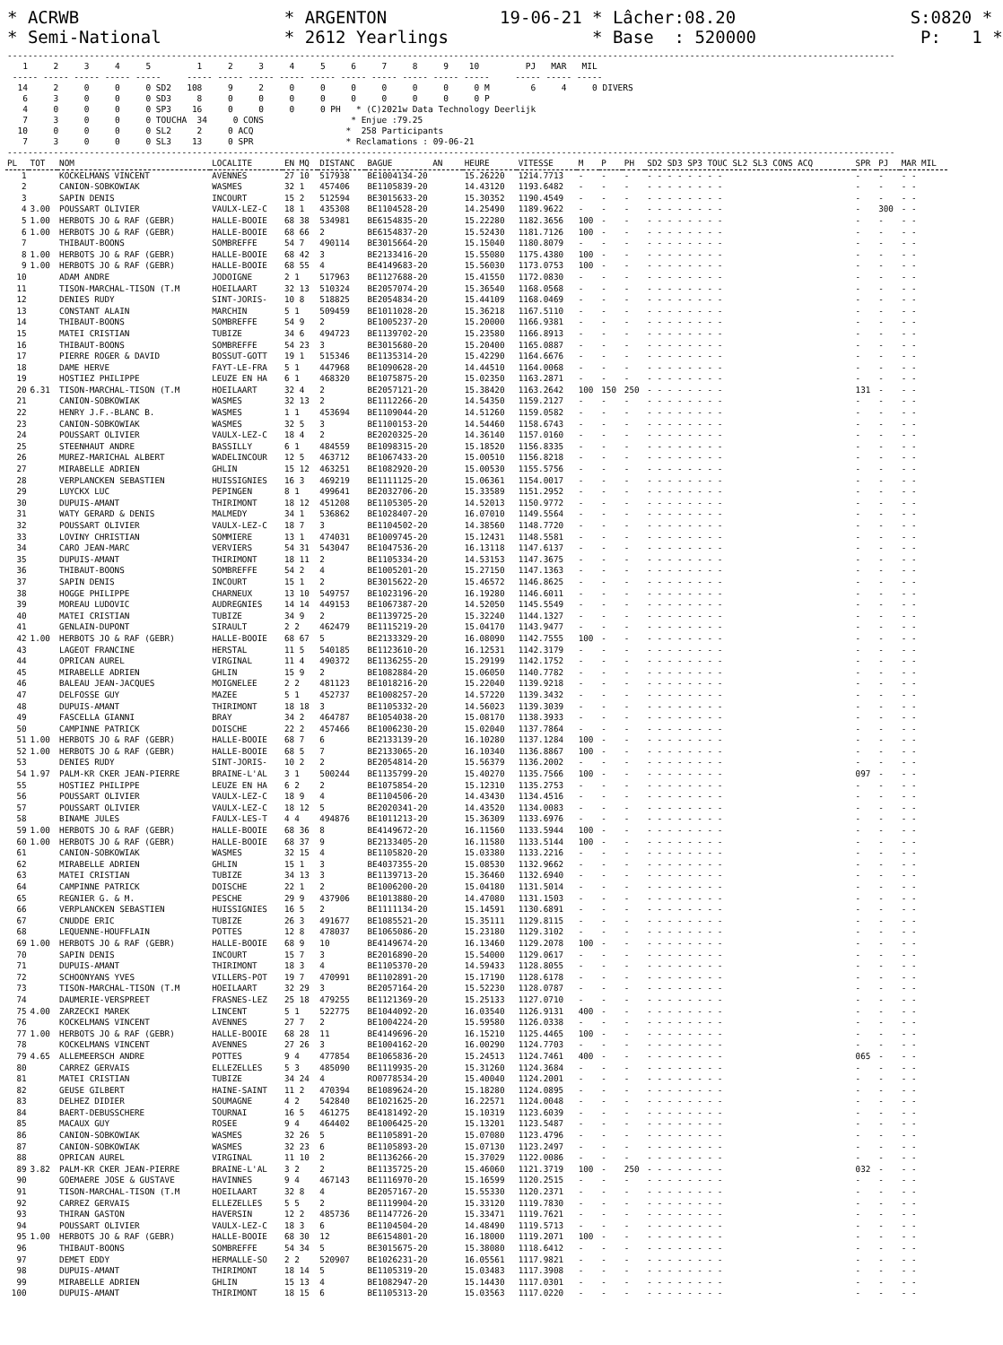* ACRWB * ARGENTON 19-06-21 * Lâcher:08.20 S:0820 * * Semi-National * 2612 Yearlings * Base : 520000 P: 1 *
-----------------------------------------------------------------------------------------------------------------------------------------------------------------------------
   1     2     3     4     5         1     2     3     4     5     6     7     8     9    10         PJ   MAR   MIL
 ----- ----- ----- ----- -----     ----- ----- ----- ----- ----- ----- ----- ----- ----- -----     ----- ----- -----
  14     2     0     0     0 SD2   108     9     2     0     0     0     0     0     0     0 M        6     4     0 DIVERS
   6     3     0     0     0 SD3     8     0     0     0     0     0     0     0     0     0 P
   4     0     0     0     0 SP3    16     0     0     0     0 PH   * (C)2021w Data Technology Deerlijk
   7     3     0     0     0 TOUCHA  34     0 CONS                 * Enjue :79.25
  10     0     0     0     0 SL2     2     0 ACQ                  *  258 Participants
   7     3     0     0     0 SL3    13     0 SPR                  * Reclamations : 09-06-21
-----------------------------------------------------------------------------------------------------------------------------------------------------------------------------
| PL | TOT | NOM | LOCALITE | EN MQ | DISTANC | BAGUE AN | HEURE | VITESSE | M | P | PH | SD2 SD3 SP3 TOUC SL2 SL3 CONS ACQ | SPR | PJ | MAR MIL |
| --- | --- | --- | --- | --- | --- | --- | --- | --- | --- | --- | --- | --- | --- | --- | --- |
| 1 | | KOCKELMANS VINCENT | AVENNES | 27 10 | 517938 | BE1004134-20 | 15.26220 | 1214.7713 | - | - | - | - - - - - - - - | - | - | - - |
| 2 | | CANION-SOBKOWIAK | WASMES | 32 1 | 457406 | BE1105839-20 | 14.43120 | 1193.6482 | - | - | - | - - - - - - - - | - | - | - - |
| 3 | | SAPIN DENIS | INCOURT | 15 2 | 512594 | BE3015633-20 | 15.30352 | 1190.4549 | - | - | - | - - - - - - - - | - | - | - - |
| 4 | 3.00 | POUSSART OLIVIER | VAULX-LEZ-C | 18 1 | 435308 | BE1104528-20 | 14.25490 | 1189.9622 | - | - | - | - - - - - - - - | - | 300 | - - |
| 5 | 1.00 | HERBOTS JO & RAF (GEBR) | HALLE-BOOIE | 68 38 | 534981 | BE6154835-20 | 15.22280 | 1182.3656 | 100 | - | - | - - - - - - - - | - | - | - - |
| 6 | 1.00 | HERBOTS JO & RAF (GEBR) | HALLE-BOOIE | 68 66 | 2 | BE6154837-20 | 15.52430 | 1181.7126 | 100 | - | - | - - - - - - - - | - | - | - - |
| 7 | | THIBAUT-BOONS | SOMBREFFE | 54 7 | 490114 | BE3015664-20 | 15.15040 | 1180.8079 | - | - | - | - - - - - - - - | - | - | - - |
| 8 | 1.00 | HERBOTS JO & RAF (GEBR) | HALLE-BOOIE | 68 42 | 3 | BE2133416-20 | 15.55080 | 1175.4380 | 100 | - | - | - - - - - - - - | - | - | - - |
| 9 | 1.00 | HERBOTS JO & RAF (GEBR) | HALLE-BOOIE | 68 55 | 4 | BE4149683-20 | 15.56030 | 1173.0753 | 100 | - | - | - - - - - - - - | - | - | - - |
| 10 | | ADAM ANDRE | JODOIGNE | 2 1 | 517963 | BE1127688-20 | 15.41550 | 1172.0830 | - | - | - | - - - - - - - - | - | - | - - |
| 11 | | TISON-MARCHAL-TISON (T.M | HOEILAART | 32 13 | 510324 | BE2057074-20 | 15.36540 | 1168.0568 | - | - | - | - - - - - - - - | - | - | - - |
| 12 | | DENIES RUDY | SINT-JORIS- | 10 8 | 518825 | BE2054834-20 | 15.44109 | 1168.0469 | - | - | - | - - - - - - - - | - | - | - - |
| 13 | | CONSTANT ALAIN | MARCHIN | 5 1 | 509459 | BE1011028-20 | 15.36218 | 1167.5110 | - | - | - | - - - - - - - - | - | - | - - |
| 14 | | THIBAUT-BOONS | SOMBREFFE | 54 9 | 2 | BE1005237-20 | 15.20000 | 1166.9381 | - | - | - | - - - - - - - - | - | - | - - |
| 15 | | MATEI CRISTIAN | TUBIZE | 34 6 | 494723 | BE1139702-20 | 15.23580 | 1166.8913 | - | - | - | - - - - - - - - | - | - | - - |
| 16 | | THIBAUT-BOONS | SOMBREFFE | 54 23 | 3 | BE3015680-20 | 15.20400 | 1165.0887 | - | - | - | - - - - - - - - | - | - | - - |
| 17 | | PIERRE ROGER & DAVID | BOSSUT-GOTT | 19 1 | 515346 | BE1135314-20 | 15.42290 | 1164.6676 | - | - | - | - - - - - - - - | - | - | - - |
| 18 | | DAME HERVE | FAYT-LE-FRA | 5 1 | 447968 | BE1090628-20 | 14.44510 | 1164.0068 | - | - | - | - - - - - - - - | - | - | - - |
| 19 | | HOSTIEZ PHILIPPE | LEUZE EN HA | 6 1 | 468320 | BE1075875-20 | 15.02350 | 1163.2871 | - | - | - | - - - - - - - - | - | - | - - |
| 20 | 6.31 | TISON-MARCHAL-TISON (T.M | HOEILAART | 32 4 | 2 | BE2057121-20 | 15.38420 | 1163.2642 | 100 | 150 | 250 | - - - - - - - - | 131 | - | - - |
| 21 | | CANION-SOBKOWIAK | WASMES | 32 13 | 2 | BE1112266-20 | 14.54350 | 1159.2127 | - | - | - | - - - - - - - - | - | - | - - |
| 22 | | HENRY J.F.-BLANC B. | WASMES | 1 1 | 453694 | BE1109044-20 | 14.51260 | 1159.0582 | - | - | - | - - - - - - - - | - | - | - - |
| 23 | | CANION-SOBKOWIAK | WASMES | 32 5 | 3 | BE1100153-20 | 14.54460 | 1158.6743 | - | - | - | - - - - - - - - | - | - | - - |
| 24 | | POUSSART OLIVIER | VAULX-LEZ-C | 18 4 | 2 | BE2020325-20 | 14.36140 | 1157.0160 | - | - | - | - - - - - - - - | - | - | - - |
| 25 | | STEENHAUT ANDRE | BASSILLY | 6 1 | 484559 | BE1098315-20 | 15.18520 | 1156.8335 | - | - | - | - - - - - - - - | - | - | - - |
| 26 | | MUREZ-MARICHAL ALBERT | WADELINCOUR | 12 5 | 463712 | BE1067433-20 | 15.00510 | 1156.8218 | - | - | - | - - - - - - - - | - | - | - - |
| 27 | | MIRABELLE ADRIEN | GHLIN | 15 12 | 463251 | BE1082920-20 | 15.00530 | 1155.5756 | - | - | - | - - - - - - - - | - | - | - - |
| 28 | | VERPLANCKEN SEBASTIEN | HUISSIGNIES | 16 3 | 469219 | BE1111125-20 | 15.06361 | 1154.0017 | - | - | - | - - - - - - - - | - | - | - - |
| 29 | | LUYCKX LUC | PEPINGEN | 8 1 | 499641 | BE2032706-20 | 15.33589 | 1151.2952 | - | - | - | - - - - - - - - | - | - | - - |
| 30 | | DUPUIS-AMANT | THIRIMONT | 18 12 | 451208 | BE1105305-20 | 14.52013 | 1150.9772 | - | - | - | - - - - - - - - | - | - | - - |
| 31 | | WATY GERARD & DENIS | MALMEDY | 34 1 | 536862 | BE1028407-20 | 16.07010 | 1149.5564 | - | - | - | - - - - - - - - | - | - | - - |
| 32 | | POUSSART OLIVIER | VAULX-LEZ-C | 18 7 | 3 | BE1104502-20 | 14.38560 | 1148.7720 | - | - | - | - - - - - - - - | - | - | - - |
| 33 | | LOVINY CHRISTIAN | SOMMIERE | 13 1 | 474031 | BE1009745-20 | 15.12431 | 1148.5581 | - | - | - | - - - - - - - - | - | - | - - |
| 34 | | CARO JEAN-MARC | VERVIERS | 54 31 | 543047 | BE1047536-20 | 16.13118 | 1147.6137 | - | - | - | - - - - - - - - | - | - | - - |
| 35 | | DUPUIS-AMANT | THIRIMONT | 18 11 | 2 | BE1105334-20 | 14.53153 | 1147.3675 | - | - | - | - - - - - - - - | - | - | - - |
| 36 | | THIBAUT-BOONS | SOMBREFFE | 54 2 | 4 | BE1005201-20 | 15.27150 | 1147.1363 | - | - | - | - - - - - - - - | - | - | - - |
| 37 | | SAPIN DENIS | INCOURT | 15 1 | 2 | BE3015622-20 | 15.46572 | 1146.8625 | - | - | - | - - - - - - - - | - | - | - - |
| 38 | | HOGGE PHILIPPE | CHARNEUX | 13 10 | 549757 | BE1023196-20 | 16.19280 | 1146.6011 | - | - | - | - - - - - - - - | - | - | - - |
| 39 | | MOREAU LUDOVIC | AUDREGNIES | 14 14 | 449153 | BE1067387-20 | 14.52050 | 1145.5549 | - | - | - | - - - - - - - - | - | - | - - |
| 40 | | MATEI CRISTIAN | TUBIZE | 34 9 | 2 | BE1139725-20 | 15.32240 | 1144.1327 | - | - | - | - - - - - - - - | - | - | - - |
| 41 | | GENLAIN-DUPONT | SIRAULT | 2 2 | 462479 | BE1115219-20 | 15.04170 | 1143.9477 | - | - | - | - - - - - - - - | - | - | - - |
| 42 | 1.00 | HERBOTS JO & RAF (GEBR) | HALLE-BOOIE | 68 67 | 5 | BE2133329-20 | 16.08090 | 1142.7555 | 100 | - | - | - - - - - - - - | - | - | - - |
| 43 | | LAGEOT FRANCINE | HERSTAL | 11 5 | 540185 | BE1123610-20 | 16.12531 | 1142.3179 | - | - | - | - - - - - - - - | - | - | - - |
| 44 | | OPRICAN AUREL | VIRGINAL | 11 4 | 490372 | BE1136255-20 | 15.29199 | 1142.1752 | - | - | - | - - - - - - - - | - | - | - - |
| 45 | | MIRABELLE ADRIEN | GHLIN | 15 9 | 2 | BE1082884-20 | 15.06050 | 1140.7782 | - | - | - | - - - - - - - - | - | - | - - |
| 46 | | BALEAU JEAN-JACQUES | MOIGNELEE | 2 2 | 481123 | BE1018216-20 | 15.22040 | 1139.9218 | - | - | - | - - - - - - - - | - | - | - - |
| 47 | | DELFOSSE GUY | MAZEE | 5 1 | 452737 | BE1008257-20 | 14.57220 | 1139.3432 | - | - | - | - - - - - - - - | - | - | - - |
| 48 | | DUPUIS-AMANT | THIRIMONT | 18 18 | 3 | BE1105332-20 | 14.56023 | 1139.3039 | - | - | - | - - - - - - - - | - | - | - - |
| 49 | | FASCELLA GIANNI | BRAY | 34 2 | 464787 | BE1054038-20 | 15.08170 | 1138.3933 | - | - | - | - - - - - - - - | - | - | - - |
| 50 | | CAMPINNE PATRICK | DOISCHE | 22 2 | 457466 | BE1006230-20 | 15.02040 | 1137.7864 | - | - | - | - - - - - - - - | - | - | - - |
| 51 | 1.00 | HERBOTS JO & RAF (GEBR) | HALLE-BOOIE | 68 7 | 6 | BE2133139-20 | 16.10280 | 1137.1284 | 100 | - | - | - - - - - - - - | - | - | - - |
| 52 | 1.00 | HERBOTS JO & RAF (GEBR) | HALLE-BOOIE | 68 5 | 7 | BE2133065-20 | 16.10340 | 1136.8867 | 100 | - | - | - - - - - - - - | - | - | - - |
| 53 | | DENIES RUDY | SINT-JORIS- | 10 2 | 2 | BE2054814-20 | 15.56379 | 1136.2002 | - | - | - | - - - - - - - - | - | - | - - |
| 54 | 1.97 | PALM-KR CKER JEAN-PIERRE | BRAINE-L'AL | 3 1 | 500244 | BE1135799-20 | 15.40270 | 1135.7566 | 100 | - | - | - - - - - - - - | 097 | - | - - |
| 55 | | HOSTIEZ PHILIPPE | LEUZE EN HA | 6 2 | 2 | BE1075854-20 | 15.12310 | 1135.2753 | - | - | - | - - - - - - - - | - | - | - - |
| 56 | | POUSSART OLIVIER | VAULX-LEZ-C | 18 9 | 4 | BE1104506-20 | 14.43430 | 1134.4516 | - | - | - | - - - - - - - - | - | - | - - |
| 57 | | POUSSART OLIVIER | VAULX-LEZ-C | 18 12 | 5 | BE2020341-20 | 14.43520 | 1134.0083 | - | - | - | - - - - - - - - | - | - | - - |
| 58 | | BINAME JULES | FAULX-LES-T | 4 4 | 494876 | BE1011213-20 | 15.36309 | 1133.6976 | - | - | - | - - - - - - - - | - | - | - - |
| 59 | 1.00 | HERBOTS JO & RAF (GEBR) | HALLE-BOOIE | 68 36 | 8 | BE4149672-20 | 16.11560 | 1133.5944 | 100 | - | - | - - - - - - - - | - | - | - - |
| 60 | 1.00 | HERBOTS JO & RAF (GEBR) | HALLE-BOOIE | 68 37 | 9 | BE2133405-20 | 16.11580 | 1133.5144 | 100 | - | - | - - - - - - - - | - | - | - - |
| 61 | | CANION-SOBKOWIAK | WASMES | 32 15 | 4 | BE1105820-20 | 15.03380 | 1133.2216 | - | - | - | - - - - - - - - | - | - | - - |
| 62 | | MIRABELLE ADRIEN | GHLIN | 15 1 | 3 | BE4037355-20 | 15.08530 | 1132.9662 | - | - | - | - - - - - - - - | - | - | - - |
| 63 | | MATEI CRISTIAN | TUBIZE | 34 13 | 3 | BE1139713-20 | 15.36460 | 1132.6940 | - | - | - | - - - - - - - - | - | - | - - |
| 64 | | CAMPINNE PATRICK | DOISCHE | 22 1 | 2 | BE1006200-20 | 15.04180 | 1131.5014 | - | - | - | - - - - - - - - | - | - | - - |
| 65 | | REGNIER G. & M. | PESCHE | 29 9 | 437906 | BE1013880-20 | 14.47080 | 1131.1503 | - | - | - | - - - - - - - - | - | - | - - |
| 66 | | VERPLANCKEN SEBASTIEN | HUISSIGNIES | 16 5 | 2 | BE1111134-20 | 15.14591 | 1130.6891 | - | - | - | - - - - - - - - | - | - | - - |
| 67 | | CNUDDE ERIC | TUBIZE | 26 3 | 491677 | BE1085521-20 | 15.35111 | 1129.8115 | - | - | - | - - - - - - - - | - | - | - - |
| 68 | | LEQUENNE-HOUFFLAIN | POTTES | 12 8 | 478037 | BE1065086-20 | 15.23180 | 1129.3102 | - | - | - | - - - - - - - - | - | - | - - |
| 69 | 1.00 | HERBOTS JO & RAF (GEBR) | HALLE-BOOIE | 68 9 | 10 | BE4149674-20 | 16.13460 | 1129.2078 | 100 | - | - | - - - - - - - - | - | - | - - |
| 70 | | SAPIN DENIS | INCOURT | 15 7 | 3 | BE2016890-20 | 15.54000 | 1129.0617 | - | - | - | - - - - - - - - | - | - | - - |
| 71 | | DUPUIS-AMANT | THIRIMONT | 18 3 | 4 | BE1105370-20 | 14.59433 | 1128.8055 | - | - | - | - - - - - - - - | - | - | - - |
| 72 | | SCHOONYANS YVES | VILLERS-POT | 19 7 | 470991 | BE1102891-20 | 15.17190 | 1128.6178 | - | - | - | - - - - - - - - | - | - | - - |
| 73 | | TISON-MARCHAL-TISON (T.M | HOEILAART | 32 29 | 3 | BE2057164-20 | 15.52230 | 1128.0787 | - | - | - | - - - - - - - - | - | - | - - |
| 74 | | DAUMERIE-VERSPREET | FRASNES-LEZ | 25 18 | 479255 | BE1121369-20 | 15.25133 | 1127.0710 | - | - | - | - - - - - - - - | - | - | - - |
| 75 | 4.00 | ZARZECKI MAREK | LINCENT | 5 1 | 522775 | BE1044092-20 | 16.03540 | 1126.9131 | 400 | - | - | - - - - - - - - | - | - | - - |
| 76 | | KOCKELMANS VINCENT | AVENNES | 27 7 | 2 | BE1004224-20 | 15.59580 | 1126.0338 | - | - | - | - - - - - - - - | - | - | - - |
| 77 | 1.00 | HERBOTS JO & RAF (GEBR) | HALLE-BOOIE | 68 28 | 11 | BE4149696-20 | 16.15210 | 1125.4465 | 100 | - | - | - - - - - - - - | - | - | - - |
| 78 | | KOCKELMANS VINCENT | AVENNES | 27 26 | 3 | BE1004162-20 | 16.00290 | 1124.7703 | - | - | - | - - - - - - - - | - | - | - - |
| 79 | 4.65 | ALLEMEERSCH ANDRE | POTTES | 9 4 | 477854 | BE1065836-20 | 15.24513 | 1124.7461 | 400 | - | - | - - - - - - - - | 065 | - | - - |
| 80 | | CARREZ GERVAIS | ELLEZELLES | 5 3 | 485090 | BE1119935-20 | 15.31260 | 1124.3684 | - | - | - | - - - - - - - - | - | - | - - |
| 81 | | MATEI CRISTIAN | TUBIZE | 34 24 | 4 | RO0778534-20 | 15.40040 | 1124.2001 | - | - | - | - - - - - - - - | - | - | - - |
| 82 | | GEUSE GILBERT | HAINE-SAINT | 11 2 | 470394 | BE1089624-20 | 15.18280 | 1124.0895 | - | - | - | - - - - - - - - | - | - | - - |
| 83 | | DELHEZ DIDIER | SOUMAGNE | 4 2 | 542840 | BE1021625-20 | 16.22571 | 1124.0048 | - | - | - | - - - - - - - - | - | - | - - |
| 84 | | BAERT-DEBUSSCHERE | TOURNAI | 16 5 | 461275 | BE4181492-20 | 15.10319 | 1123.6039 | - | - | - | - - - - - - - - | - | - | - - |
| 85 | | MACAUX GUY | ROSEE | 9 4 | 464402 | BE1006425-20 | 15.13201 | 1123.5487 | - | - | - | - - - - - - - - | - | - | - - |
| 86 | | CANION-SOBKOWIAK | WASMES | 32 26 | 5 | BE1105891-20 | 15.07080 | 1123.4796 | - | - | - | - - - - - - - - | - | - | - - |
| 87 | | CANION-SOBKOWIAK | WASMES | 32 23 | 6 | BE1105893-20 | 15.07130 | 1123.2497 | - | - | - | - - - - - - - - | - | - | - - |
| 88 | | OPRICAN AUREL | VIRGINAL | 11 10 | 2 | BE1136266-20 | 15.37029 | 1122.0086 | - | - | - | - - - - - - - - | - | - | - - |
| 89 | 3.82 | PALM-KR CKER JEAN-PIERRE | BRAINE-L'AL | 3 2 | 2 | BE1135725-20 | 15.46060 | 1121.3719 | 100 | - | 250 | - - - - - - - - | 032 | - | - - |
| 90 | | GOEMAERE JOSE & GUSTAVE | HAVINNES | 9 4 | 467143 | BE1116970-20 | 15.16599 | 1120.2515 | - | - | - | - - - - - - - - | - | - | - - |
| 91 | | TISON-MARCHAL-TISON (T.M | HOEILAART | 32 8 | 4 | BE2057167-20 | 15.55330 | 1120.2371 | - | - | - | - - - - - - - - | - | - | - - |
| 92 | | CARREZ GERVAIS | ELLEZELLES | 5 5 | 2 | BE1119904-20 | 15.33120 | 1119.7830 | - | - | - | - - - - - - - - | - | - | - - |
| 93 | | THIRAN GASTON | HAVERSIN | 12 2 | 485736 | BE1147726-20 | 15.33471 | 1119.7621 | - | - | - | - - - - - - - - | - | - | - - |
| 94 | | POUSSART OLIVIER | VAULX-LEZ-C | 18 3 | 6 | BE1104504-20 | 14.48490 | 1119.5713 | - | - | - | - - - - - - - - | - | - | - - |
| 95 | 1.00 | HERBOTS JO & RAF (GEBR) | HALLE-BOOIE | 68 30 | 12 | BE6154801-20 | 16.18000 | 1119.2071 | 100 | - | - | - - - - - - - - | - | - | - - |
| 96 | | THIBAUT-BOONS | SOMBREFFE | 54 34 | 5 | BE3015675-20 | 15.38080 | 1118.6412 | - | - | - | - - - - - - - - | - | - | - - |
| 97 | | DEMET EDDY | HERMALLE-SO | 2 2 | 520907 | BE1026231-20 | 16.05561 | 1117.9821 | - | - | - | - - - - - - - - | - | - | - - |
| 98 | | DUPUIS-AMANT | THIRIMONT | 18 14 | 5 | BE1105319-20 | 15.03483 | 1117.3908 | - | - | - | - - - - - - - - | - | - | - - |
| 99 | | MIRABELLE ADRIEN | GHLIN | 15 13 | 4 | BE1082947-20 | 15.14430 | 1117.0301 | - | - | - | - - - - - - - - | - | - | - - |
| 100 | | DUPUIS-AMANT | THIRIMONT | 18 15 | 6 | BE1105313-20 | 15.03563 | 1117.0220 | - | - | - | - - - - - - - - | - | - | - - |